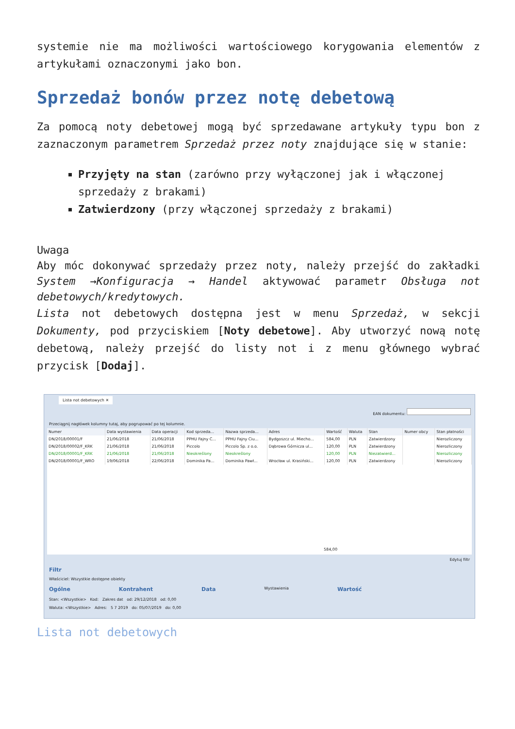systemie nie ma możliwości wartościowego korygowania elementów z artykułami oznaczonymi jako bon.
Sprzedaż bonów przez notę debetową
Za pomocą noty debetowej mogą być sprzedawane artykuły typu bon z zaznaczonym parametrem Sprzedaż przez noty znajdujące się w stanie:
Przyjęty na stan (zarówno przy wyłączonej jak i włączonej sprzedaży z brakami)
Zatwierdzony (przy włączonej sprzedaży z brakami)
Uwaga
Aby móc dokonywać sprzedaży przez noty, należy przejść do zakładki System →Konfiguracja → Handel aktywować parametr Obsługa not debetowych/kredytowych.
Lista not debetowych dostępna jest w menu Sprzedaż, w sekcji Dokumenty, pod przyciskiem [Noty debetowe]. Aby utworzyć nową notę debetową, należy przejść do listy not i z menu głównego wybrać przycisk [Dodaj].
Lista not debetowych ✕
EAN dokumentu:
Przeciągnij nagłówek kolumny tutaj, aby pogrupować po tej kolumnie.
| Numer | Data wystawienia | Data operacji | Kod sprzeda... | Nazwa sprzeda... | Adres | Wartość | Waluta | Stan | Numer obcy | Stan płatności |
| --- | --- | --- | --- | --- | --- | --- | --- | --- | --- | --- |
| DN/2018/00001/F | 21/06/2018 | 21/06/2018 | PPHU Fajny C... | PPHU Fajny Ciu... | Bydgoszcz ul. Miecho... | 584,00 | PLN | Zatwierdzony | | Nierozliczony |
| DN/2018/00002/F_KRK | 21/06/2018 | 21/06/2018 | Piccolo | Piccolo Sp. z o.o. | Dąbrowa Górnicza ul... | 120,00 | PLN | Zatwierdzony | | Nierozliczony |
| DN/2018/00001/F_KRK | 21/06/2018 | 21/06/2018 | Nieokreślony | Nieokreślony | | 120,00 | PLN | Niezatwierd... | | Nierozliczony |
| DN/2018/00001/F_WRO | 19/06/2018 | 22/06/2018 | Dominika Pa... | Dominika Pawł... | Wrocław ul. Krasiński... | 120,00 | PLN | Zatwierdzony | | Nierozliczony |
584,00
Edytuj filtr
Filtr
Właściciel: Wszystkie dostępne obiekty
Ogólne Kontrahent Data Wystawienia Wartość
Stan: <Wszystkie> Kod: Zakres dat od: 29/12/2018 od: 0,00
Waluta: <Wszystkie> Adres: 5 7 2019 do: 05/07/2019 do: 0,00
Lista not debetowych